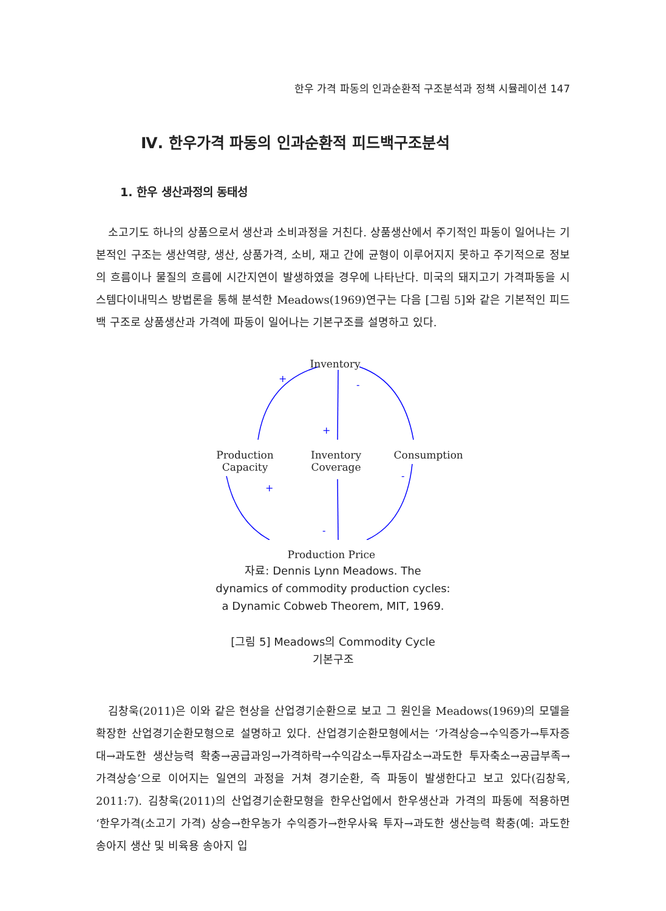한우 가격 파동의 인과순환적 구조분석과 정책 시뮬레이션 147
Ⅳ. 한우가격 파동의 인과순환적 피드백구조분석
1. 한우 생산과정의 동태성
소고기도 하나의 상품으로서 생산과 소비과정을 거친다. 상품생산에서 주기적인 파동이 일어나는 기본적인 구조는 생산역량, 생산, 상품가격, 소비, 재고 간에 균형이 이루어지지 못하고 주기적으로 정보의 흐름이나 물질의 흐름에 시간지연이 발생하였을 경우에 나타난다. 미국의 돼지고기 가격파동을 시스템다이내믹스 방법론을 통해 분석한 Meadows(1969)연구는 다음 [그림 5]와 같은 기본적인 피드백 구조로 상품생산과 가격에 파동이 일어나는 기본구조를 설명하고 있다.
+
-
+
+
-
-
Inventory
Production
Capacity
Inventory
Coverage
Consumption
Production Price
자료: Dennis Lynn Meadows. The
dynamics of commodity production cycles:
a Dynamic Cobweb Theorem, MIT, 1969.
[그림 5] Meadows의 Commodity Cycle
기본구조
김창욱(2011)은 이와 같은 현상을 산업경기순환으로 보고 그 원인을 Meadows(1969)의 모델을 확장한 산업경기순환모형으로 설명하고 있다. 산업경기순환모형에서는 ‘가격상승→수익증가→투자증대→과도한 생산능력 확충→공급과잉→가격하락→수익감소→투자감소→과도한 투자축소→공급부족→가격상승’으로 이어지는 일연의 과정을 거쳐 경기순환, 즉 파동이 발생한다고 보고 있다(김창욱, 2011:7). 김창욱(2011)의 산업경기순환모형을 한우산업에서 한우생산과 가격의 파동에 적용하면 ‘한우가격(소고기 가격) 상승→한우농가 수익증가→한우사육 투자→과도한 생산능력 확충(예: 과도한 송아지 생산 및 비육용 송아지 입